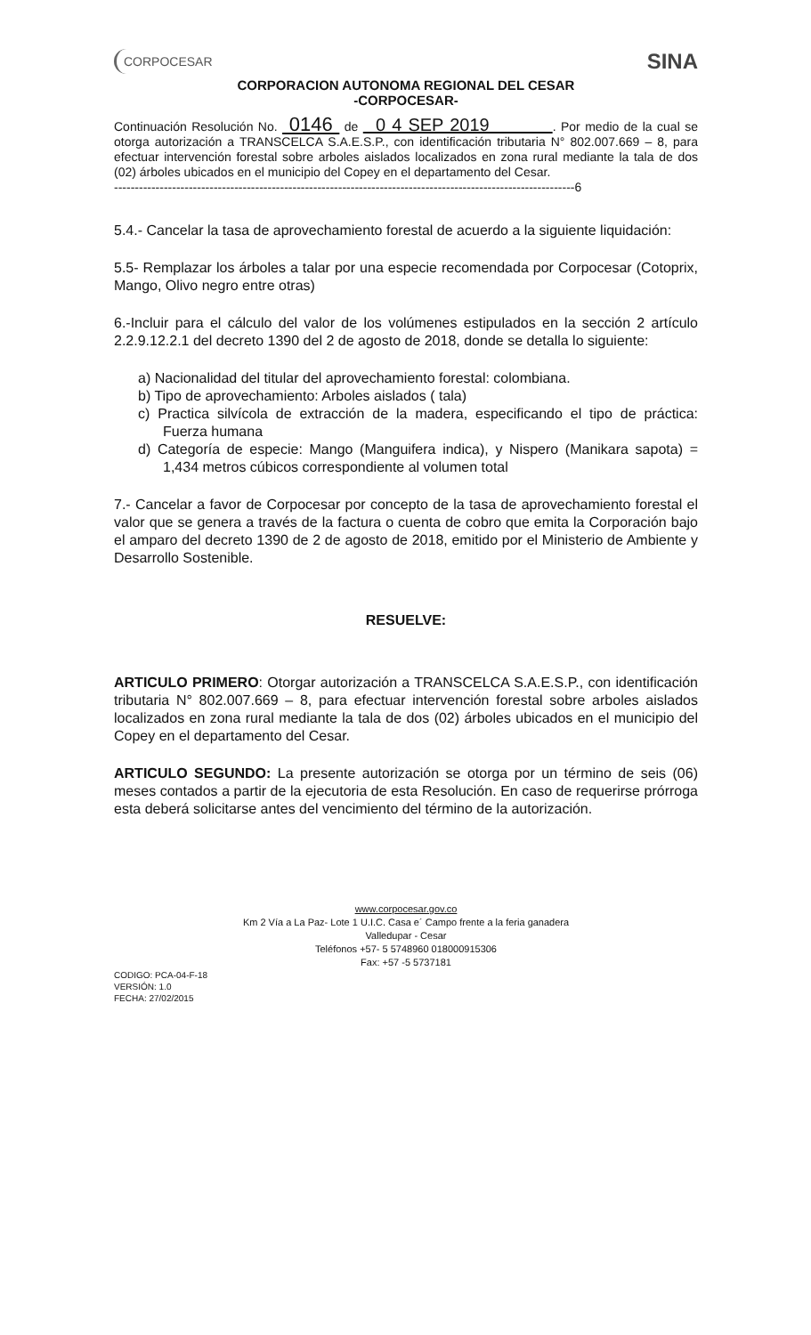CORPOCESAR SINA
CORPORACION AUTONOMA REGIONAL DEL CESAR
-CORPOCESAR-
Continuación Resolución No. 0146 de 0 4 SEP 2019 . Por medio de la cual se otorga autorización a TRANSCELCA S.A.E.S.P., con identificación tributaria N° 802.007.669 – 8, para efectuar intervención forestal sobre arboles aislados localizados en zona rural mediante la tala de dos (02) árboles ubicados en el municipio del Copey en el departamento del Cesar.
---------------------------------------------------------------------------------------------------------------6
5.4.- Cancelar la tasa de aprovechamiento forestal de acuerdo a la siguiente liquidación:
5.5- Remplazar los árboles a talar por una especie recomendada por Corpocesar (Cotoprix, Mango, Olivo negro entre otras)
6.-Incluir para el cálculo del valor de los volúmenes estipulados en la sección 2 artículo 2.2.9.12.2.1 del decreto 1390 del 2 de agosto de 2018, donde se detalla lo siguiente:
a) Nacionalidad del titular del aprovechamiento forestal: colombiana.
b) Tipo de aprovechamiento: Arboles aislados ( tala)
c) Practica silvícola de extracción de la madera, especificando el tipo de práctica: Fuerza humana
d) Categoría de especie: Mango (Manguifera indica), y Nispero (Manikara sapota) = 1,434 metros cúbicos correspondiente al volumen total
7.- Cancelar a favor de Corpocesar por concepto de la tasa de aprovechamiento forestal el valor que se genera a través de la factura o cuenta de cobro que emita la Corporación bajo el amparo del decreto 1390 de 2 de agosto de 2018, emitido por el Ministerio de Ambiente y Desarrollo Sostenible.
RESUELVE:
ARTICULO PRIMERO: Otorgar autorización a TRANSCELCA S.A.E.S.P., con identificación tributaria N° 802.007.669 – 8, para efectuar intervención forestal sobre arboles aislados localizados en zona rural mediante la tala de dos (02) árboles ubicados en el municipio del Copey en el departamento del Cesar.
ARTICULO SEGUNDO: La presente autorización se otorga por un término de seis (06) meses contados a partir de la ejecutoria de esta Resolución. En caso de requerirse prórroga esta deberá solicitarse antes del vencimiento del término de la autorización.
www.corpocesar.gov.co
Km 2 Vía a La Paz- Lote 1 U.I.C. Casa e´ Campo frente a la feria ganadera
Valledupar - Cesar
Teléfonos +57- 5 5748960 018000915306
Fax: +57 -5 5737181
CODIGO: PCA-04-F-18
VERSIÓN: 1.0
FECHA: 27/02/2015